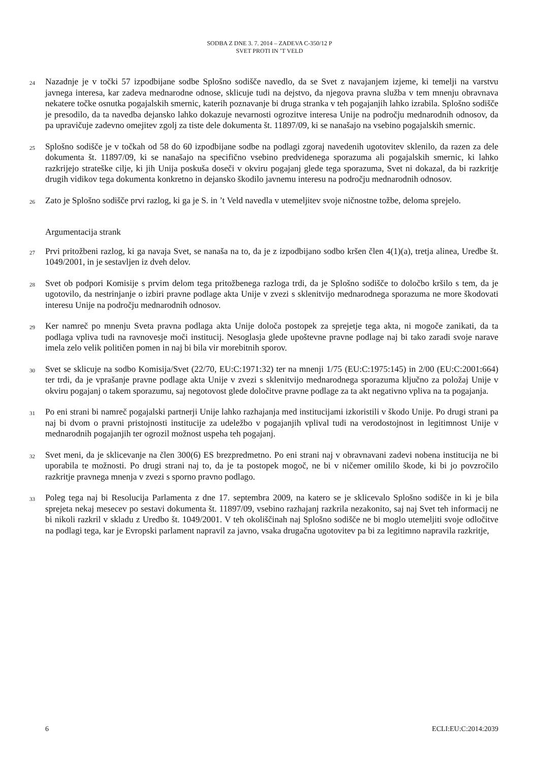SODBA Z DNE 3. 7. 2014 – ZADEVA C-350/12 P
SVET PROTI IN ’T VELD
24
Nazadnje je v točki 57 izpodbijane sodbe Splošno sodišče navedlo, da se Svet z navajanjem izjeme, ki temelji na varstvu javnega interesa, kar zadeva mednarodne odnose, sklicuje tudi na dejstvo, da njegova pravna služba v tem mnenju obravnava nekatere točke osnutka pogajalskih smernic, katerih poznavanje bi druga stranka v teh pogajanjih lahko izrabila. Splošno sodišče je presodilo, da ta navedba dejansko lahko dokazuje nevarnosti ogrozitve interesa Unije na področju mednarodnih odnosov, da pa upravičuje zadevno omejitev zgolj za tiste dele dokumenta št. 11897/09, ki se nanašajo na vsebino pogajalskih smernic.
25
Splošno sodišče je v točkah od 58 do 60 izpodbijane sodbe na podlagi zgoraj navedenih ugotovitev sklenilo, da razen za dele dokumenta št. 11897/09, ki se nanašajo na specifično vsebino predvidenega sporazuma ali pogajalskih smernic, ki lahko razkrijejo strateške cilje, ki jih Unija poskuša doseči v okviru pogajanj glede tega sporazuma, Svet ni dokazal, da bi razkritje drugih vidikov tega dokumenta konkretno in dejansko škodilo javnemu interesu na področju mednarodnih odnosov.
26
Zato je Splošno sodišče prvi razlog, ki ga je S. in ’t Veld navedla v utemeljitev svoje ničnostne tožbe, deloma sprejelo.
Argumentacija strank
27
Prvi pritožbeni razlog, ki ga navaja Svet, se nanaša na to, da je z izpodbijano sodbo kršen člen 4(1)(a), tretja alinea, Uredbe št. 1049/2001, in je sestavljen iz dveh delov.
28
Svet ob podpori Komisije s prvim delom tega pritožbenega razloga trdi, da je Splošno sodišče to določbo kršilo s tem, da je ugotovilo, da nestrinjanje o izbiri pravne podlage akta Unije v zvezi s sklenitvijo mednarodnega sporazuma ne more škodovati interesu Unije na področju mednarodnih odnosov.
29
Ker namreč po mnenju Sveta pravna podlaga akta Unije določa postopek za sprejetje tega akta, ni mogoče zanikati, da ta podlaga vpliva tudi na ravnovesje moči institucij. Nesoglasja glede upoštevne pravne podlage naj bi tako zaradi svoje narave imela zelo velik političen pomen in naj bi bila vir morebitnih sporov.
30
Svet se sklicuje na sodbo Komisija/Svet (22/70, EU:C:1971:32) ter na mnenji 1/75 (EU:C:1975:145) in 2/00 (EU:C:2001:664) ter trdi, da je vprašanje pravne podlage akta Unije v zvezi s sklenitvijo mednarodnega sporazuma ključno za položaj Unije v okviru pogajanj o takem sporazumu, saj negotovost glede določitve pravne podlage za ta akt negativno vpliva na ta pogajanja.
31
Po eni strani bi namreč pogajalski partnerji Unije lahko razhajanja med institucijami izkoristili v škodo Unije. Po drugi strani pa naj bi dvom o pravni pristojnosti institucije za udeležbo v pogajanjih vplival tudi na verodostojnost in legitimnost Unije v mednarodnih pogajanjih ter ogrozil možnost uspeha teh pogajanj.
32
Svet meni, da je sklicevanje na člen 300(6) ES brezpredmetno. Po eni strani naj v obravnavani zadevi nobena institucija ne bi uporabila te možnosti. Po drugi strani naj to, da je ta postopek mogoč, ne bi v ničemer omililo škode, ki bi jo povzročilo razkritje pravnega mnenja v zvezi s sporno pravno podlago.
33
Poleg tega naj bi Resolucija Parlamenta z dne 17. septembra 2009, na katero se je sklicevalo Splošno sodišče in ki je bila sprejeta nekaj mesecev po sestavi dokumenta št. 11897/09, vsebino razhajanj razkrila nezakonito, saj naj Svet teh informacij ne bi nikoli razkril v skladu z Uredbo št. 1049/2001. V teh okoliščinah naj Splošno sodišče ne bi moglo utemeljiti svoje odločitve na podlagi tega, kar je Evropski parlament napravil za javno, vsaka drugačna ugotovitev pa bi za legitimno napravila razkritje,
6 ECLI:EU:C:2014:2039